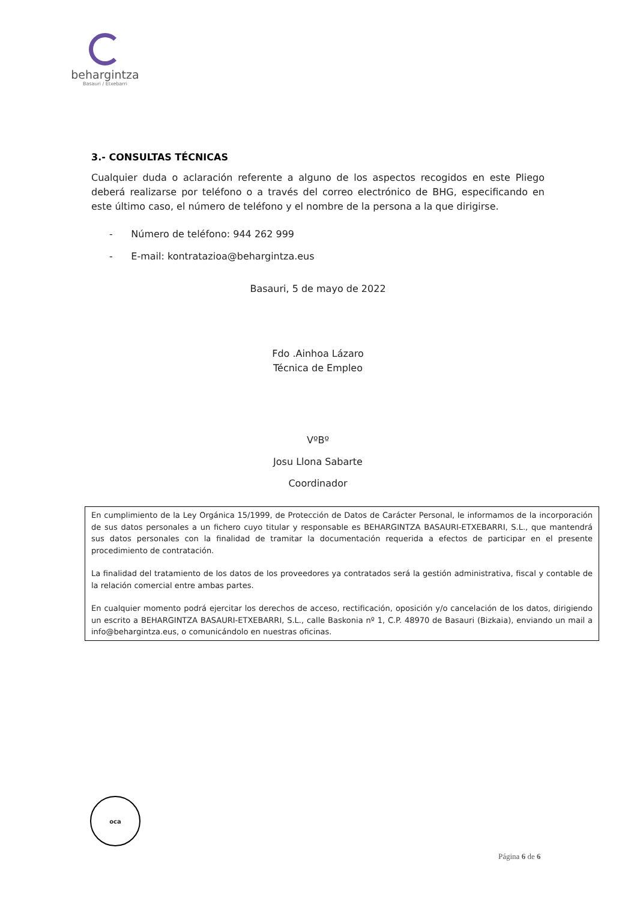behargintza
Basauri / Etxebarri
3.- CONSULTAS TÉCNICAS
Cualquier duda o aclaración referente a alguno de los aspectos recogidos en este Pliego deberá realizarse por teléfono o a través del correo electrónico de BHG, especificando en este último caso, el número de teléfono y el nombre de la persona a la que dirigirse.
- Número de teléfono: 944 262 999
- E-mail: kontratazioa@behargintza.eus
Basauri, 5 de mayo de 2022
Fdo .Ainhoa Lázaro
Técnica de Empleo
VºBº
Josu Llona Sabarte
Coordinador
En cumplimiento de la Ley Orgánica 15/1999, de Protección de Datos de Carácter Personal, le informamos de la incorporación de sus datos personales a un fichero cuyo titular y responsable es BEHARGINTZA BASAURI-ETXEBARRI, S.L., que mantendrá sus datos personales con la finalidad de tramitar la documentación requerida a efectos de participar en el presente procedimiento de contratación.
La finalidad del tratamiento de los datos de los proveedores ya contratados será la gestión administrativa, fiscal y contable de la relación comercial entre ambas partes.
En cualquier momento podrá ejercitar los derechos de acceso, rectificación, oposición y/o cancelación de los datos, dirigiendo un escrito a BEHARGINTZA BASAURI-ETXEBARRI, S.L., calle Baskonia nº 1, C.P. 48970 de Basauri (Bizkaia), enviando un mail a info@behargintza.eus, o comunicándolo en nuestras oficinas.
oca
Página 6 de 6